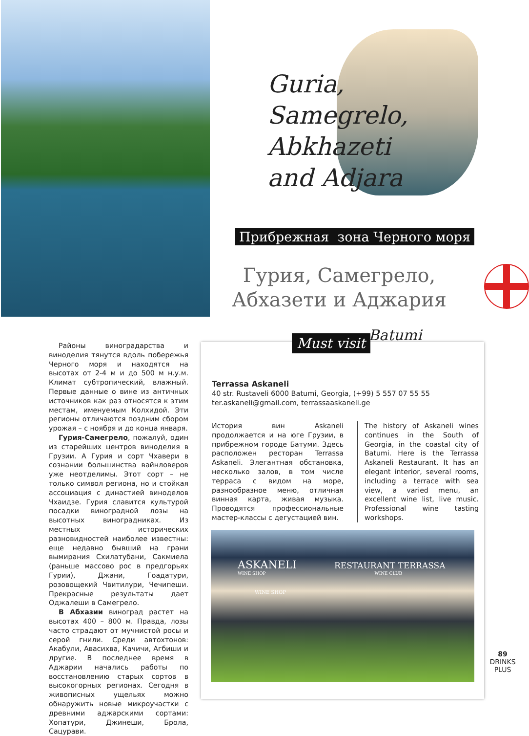Guria,
Samegrelo,
Abkhazeti
and Adjara
Прибрежная зона Черного моря
Гурия, Самегрело, Абхазети и Аджария
Районы виноградарства и виноделия тянутся вдоль побережья Черного моря и находятся на высотах от 2-4 м и до 500 м н.у.м. Климат субтропический, влажный. Первые данные о вине из античных источников как раз относятся к этим местам, именуемым Колхидой. Эти регионы отличаются поздним сбором урожая – с ноября и до конца января.
Гурия-Самегрело, пожалуй, один из старейших центров виноделия в Грузии. А Гурия и сорт Чхавери в сознании большинства вайнловеров уже неотделимы. Этот сорт – не только символ региона, но и стойкая ассоциация с династией виноделов Чхаидзе. Гурия славится культурой посадки виноградной лозы на высотных виноградниках. Из местных исторических разновидностей наиболее известны: еще недавно бывший на грани вымирания Схилатубани, Сакмиела (раньше массово рос в предгорьях Гурии), Джани, Гоадатури, розовощекий Чвитилури, Чечипеши. Прекрасные результаты дает Оджалеши в Самегрело.
В Абхазии виноград растет на высотах 400 – 800 м. Правда, лозы часто страдают от мучнистой росы и серой гнили. Среди автохтонов: Акабули, Авасихва, Качичи, Агбиши и другие. В последнее время в Аджарии начались работы по восстановлению старых сортов в высокогорных регионах. Сегодня в живописных ущельях можно обнаружить новые микроучастки с древними аджарскими сортами: Хопатури, Джинеши, Брола, Сацурави.
Must visit Batumi
Terrassa Askaneli
40 str. Rustaveli 6000 Batumi, Georgia, (+99) 5 557 07 55 55
ter.askaneli@gmail.com, terrassaaskaneli.ge
История вин Askaneli продолжается и на юге Грузии, в прибрежном городе Батуми. Здесь расположен ресторан Terrassa Askaneli. Элегантная обстановка, несколько залов, в том числе терраса с видом на море, разнообразное меню, отличная винная карта, живая музыка. Проводятся профессиональные мастер-классы с дегустацией вин.
The history of Askaneli wines continues in the South of Georgia, in the coastal city of Batumi. Here is the Terrassa Askaneli Restaurant. It has an elegant interior, several rooms, including a terrace with sea view, a varied menu, an excellent wine list, live music. Professional wine tasting workshops.
ASKANELI RESTAURANT TERRASSA
WINE SHOP WINE CLUB
WINE SHOP
89
DRINKS PLUS